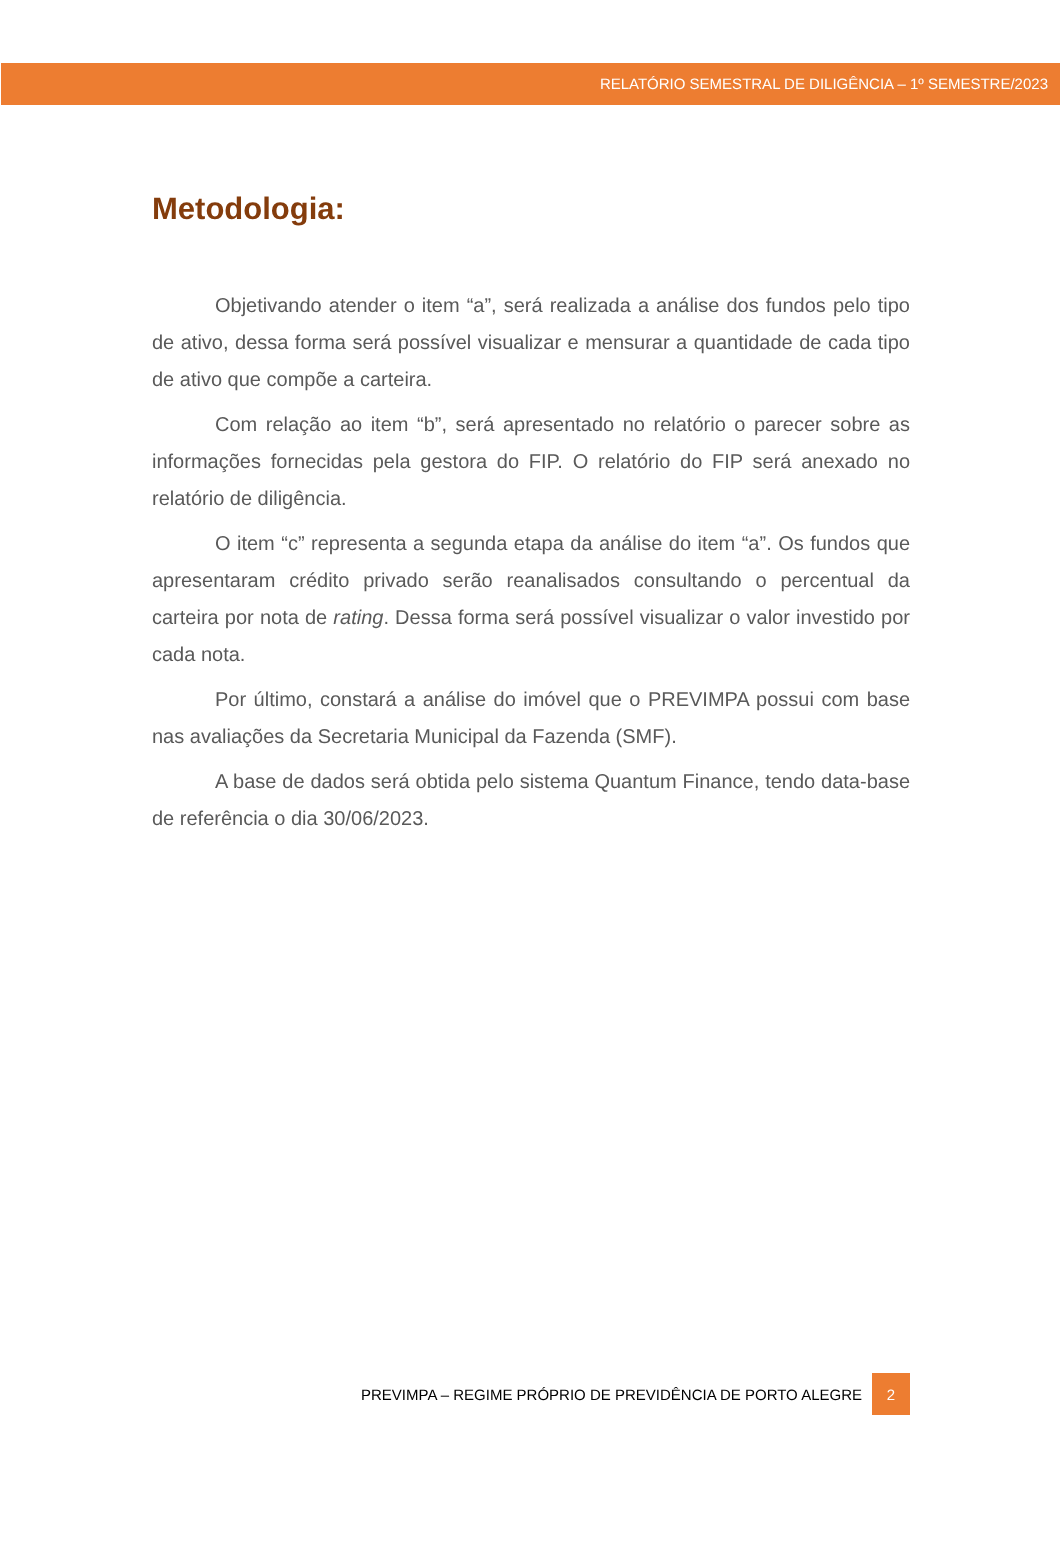RELATÓRIO SEMESTRAL DE DILIGÊNCIA – 1º SEMESTRE/2023
Metodologia:
Objetivando atender o item “a”, será realizada a análise dos fundos pelo tipo de ativo, dessa forma será possível visualizar e mensurar a quantidade de cada tipo de ativo que compõe a carteira.
Com relação ao item “b”, será apresentado no relatório o parecer sobre as informações fornecidas pela gestora do FIP. O relatório do FIP será anexado no relatório de diligência.
O item “c” representa a segunda etapa da análise do item “a”. Os fundos que apresentaram crédito privado serão reanalisados consultando o percentual da carteira por nota de rating. Dessa forma será possível visualizar o valor investido por cada nota.
Por último, constará a análise do imóvel que o PREVIMPA possui com base nas avaliações da Secretaria Municipal da Fazenda (SMF).
A base de dados será obtida pelo sistema Quantum Finance, tendo data-base de referência o dia 30/06/2023.
PREVIMPA – REGIME PRÓPRIO DE PREVIDÊNCIA DE PORTO ALEGRE 2